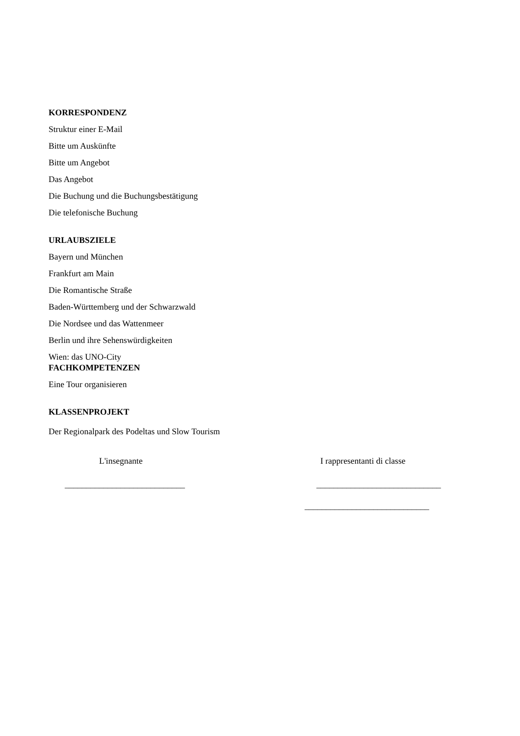KORRESPONDENZ
Struktur einer E-Mail
Bitte um Auskünfte
Bitte um Angebot
Das Angebot
Die Buchung und die Buchungsbestätigung
Die telefonische Buchung
URLAUBSZIELE
Bayern und München
Frankfurt am Main
Die Romantische Straße
Baden-Württemberg und der Schwarzwald
Die Nordsee und das Wattenmeer
Berlin und ihre Sehenswürdigkeiten
Wien: das UNO-City
FACHKOMPETENZEN
Eine Tour organisieren
KLASSENPROJEKT
Der Regionalpark des Podeltas und Slow Tourism
L'insegnante
____________________________
I rappresentanti di classe
_____________________________
_____________________________